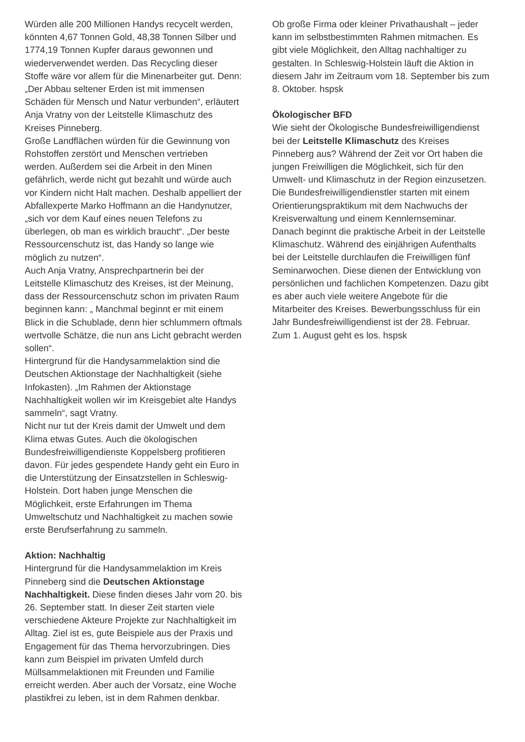Würden alle 200 Millionen Handys recycelt werden, könnten 4,67 Tonnen Gold, 48,38 Tonnen Silber und 1774,19 Tonnen Kupfer daraus gewonnen und wiederverwendet werden. Das Recycling dieser Stoffe wäre vor allem für die Minenarbeiter gut. Denn: „Der Abbau seltener Erden ist mit immensen Schäden für Mensch und Natur verbunden“, erläutert Anja Vratny von der Leitstelle Klimaschutz des Kreises Pinneberg.
Große Landflächen würden für die Gewinnung von Rohstoffen zerstört und Menschen vertrieben werden. Außerdem sei die Arbeit in den Minen gefährlich, werde nicht gut bezahlt und würde auch vor Kindern nicht Halt machen. Deshalb appelliert der Abfallexperte Marko Hoffmann an die Handynutzer, „sich vor dem Kauf eines neuen Telefons zu überlegen, ob man es wirklich braucht“. „Der beste Ressourcenschutz ist, das Handy so lange wie möglich zu nutzen“.
Auch Anja Vratny, Ansprechpartnerin bei der Leitstelle Klimaschutz des Kreises, ist der Meinung, dass der Ressourcenschutz schon im privaten Raum beginnen kann: „ Manchmal beginnt er mit einem Blick in die Schublade, denn hier schlummern oftmals wertvolle Schätze, die nun ans Licht gebracht werden sollen“.
Hintergrund für die Handysammelaktion sind die Deutschen Aktionstage der Nachhaltigkeit (siehe Infokasten). „Im Rahmen der Aktionstage Nachhaltigkeit wollen wir im Kreisgebiet alte Handys sammeln“, sagt Vratny.
Nicht nur tut der Kreis damit der Umwelt und dem Klima etwas Gutes. Auch die ökologischen Bundesfreiwilligendienste Koppelsberg profitieren davon. Für jedes gespendete Handy geht ein Euro in die Unterstützung der Einsatzstellen in Schleswig-Holstein. Dort haben junge Menschen die Möglichkeit, erste Erfahrungen im Thema Umweltschutz und Nachhaltigkeit zu machen sowie erste Berufserfahrung zu sammeln.
Aktion: Nachhaltig
Hintergrund für die Handysammelaktion im Kreis Pinneberg sind die Deutschen Aktionstage Nachhaltigkeit. Diese finden dieses Jahr vom 20. bis 26. September statt. In dieser Zeit starten viele verschiedene Akteure Projekte zur Nachhaltigkeit im Alltag. Ziel ist es, gute Beispiele aus der Praxis und Engagement für das Thema hervorzubringen. Dies kann zum Beispiel im privaten Umfeld durch Müllsammelaktionen mit Freunden und Familie erreicht werden. Aber auch der Vorsatz, eine Woche plastikfrei zu leben, ist in dem Rahmen denkbar.
Ob große Firma oder kleiner Privathaushalt – jeder kann im selbstbestimmten Rahmen mitmachen. Es gibt viele Möglichkeit, den Alltag nachhaltiger zu gestalten. In Schleswig-Holstein läuft die Aktion in diesem Jahr im Zeitraum vom 18. September bis zum 8. Oktober. hspsk
Ökologischer BFD
Wie sieht der Ökologische Bundesfreiwilligendienst bei der Leitstelle Klimaschutz des Kreises Pinneberg aus? Während der Zeit vor Ort haben die jungen Freiwilligen die Möglichkeit, sich für den Umwelt- und Klimaschutz in der Region einzusetzen. Die Bundesfreiwilligendienstler starten mit einem Orientierungspraktikum mit dem Nachwuchs der Kreisverwaltung und einem Kennlernseminar. Danach beginnt die praktische Arbeit in der Leitstelle Klimaschutz. Während des einjährigen Aufenthalts bei der Leitstelle durchlaufen die Freiwilligen fünf Seminarwochen. Diese dienen der Entwicklung von persönlichen und fachlichen Kompetenzen. Dazu gibt es aber auch viele weitere Angebote für die Mitarbeiter des Kreises. Bewerbungsschluss für ein Jahr Bundesfreiwilligendienst ist der 28. Februar. Zum 1. August geht es los. hspsk